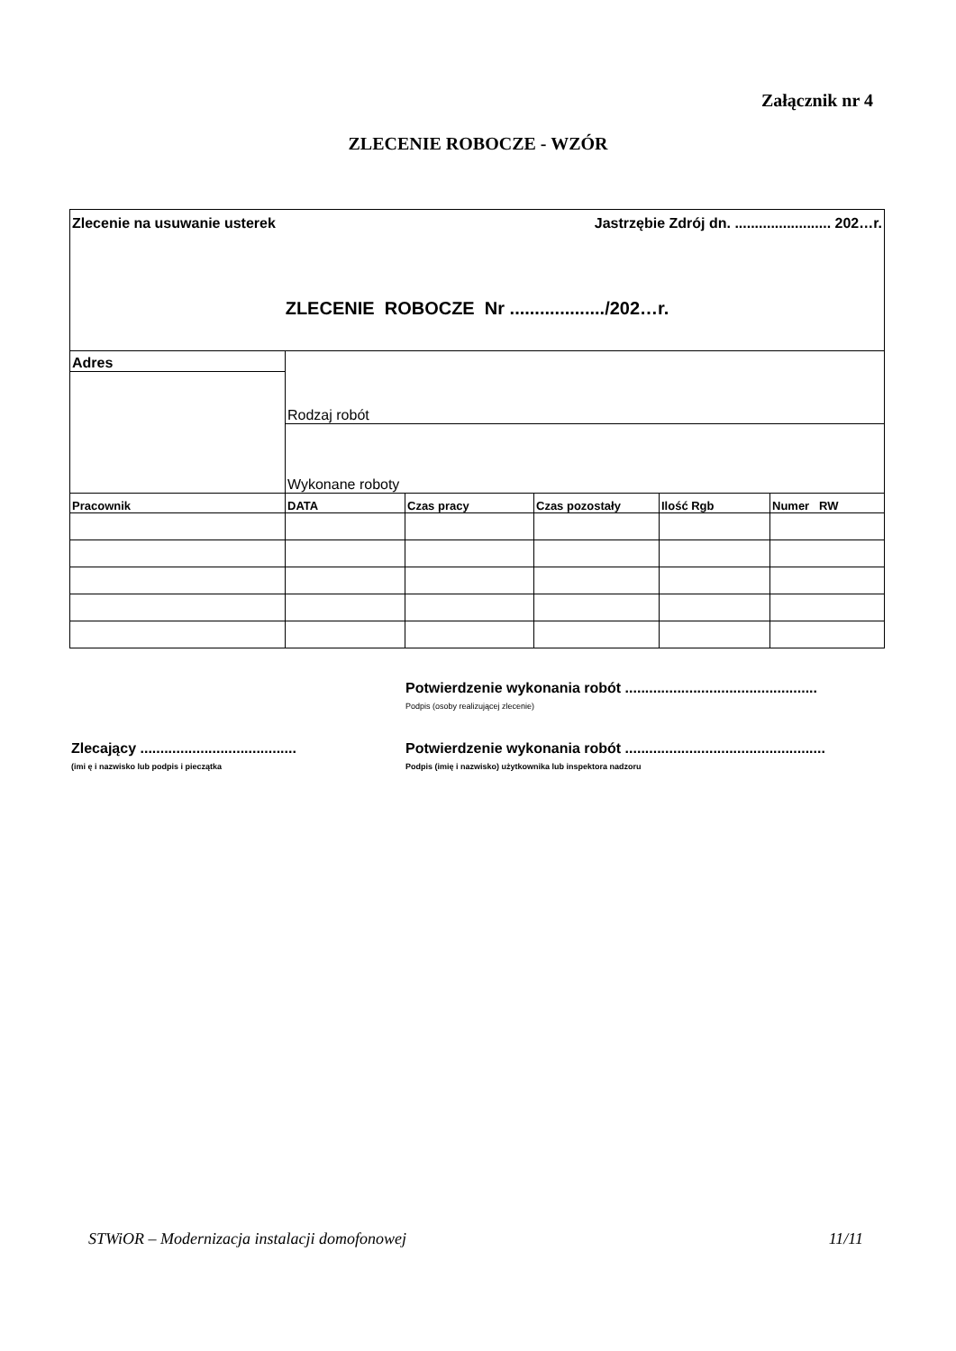Załącznik nr 4
ZLECENIE ROBOCZE - WZÓR
| Zlecenie na usuwanie usterek Jastrzębie Zdrój dn. ........................ 202…r. ZLECENIE ROBOCZE Nr .................../202…r. | | | | | |
| Adres | Rodzaj robót | | | | |
| | Wykonane roboty | | | | |
| Pracownik | DATA | Czas pracy | Czas pozostały | Ilość Rgb | Numer RW |
Potwierdzenie wykonania robót ................................................
Podpis (osoby realizującej zlecenie)
Zlecający .......................................
(imi ę i nazwisko lub podpis i pieczątka
Potwierdzenie wykonania robót ..................................................
Podpis (imię i nazwisko) użytkownika lub inspektora nadzoru
STWiOR – Modernizacja instalacji domofonowej 11/11